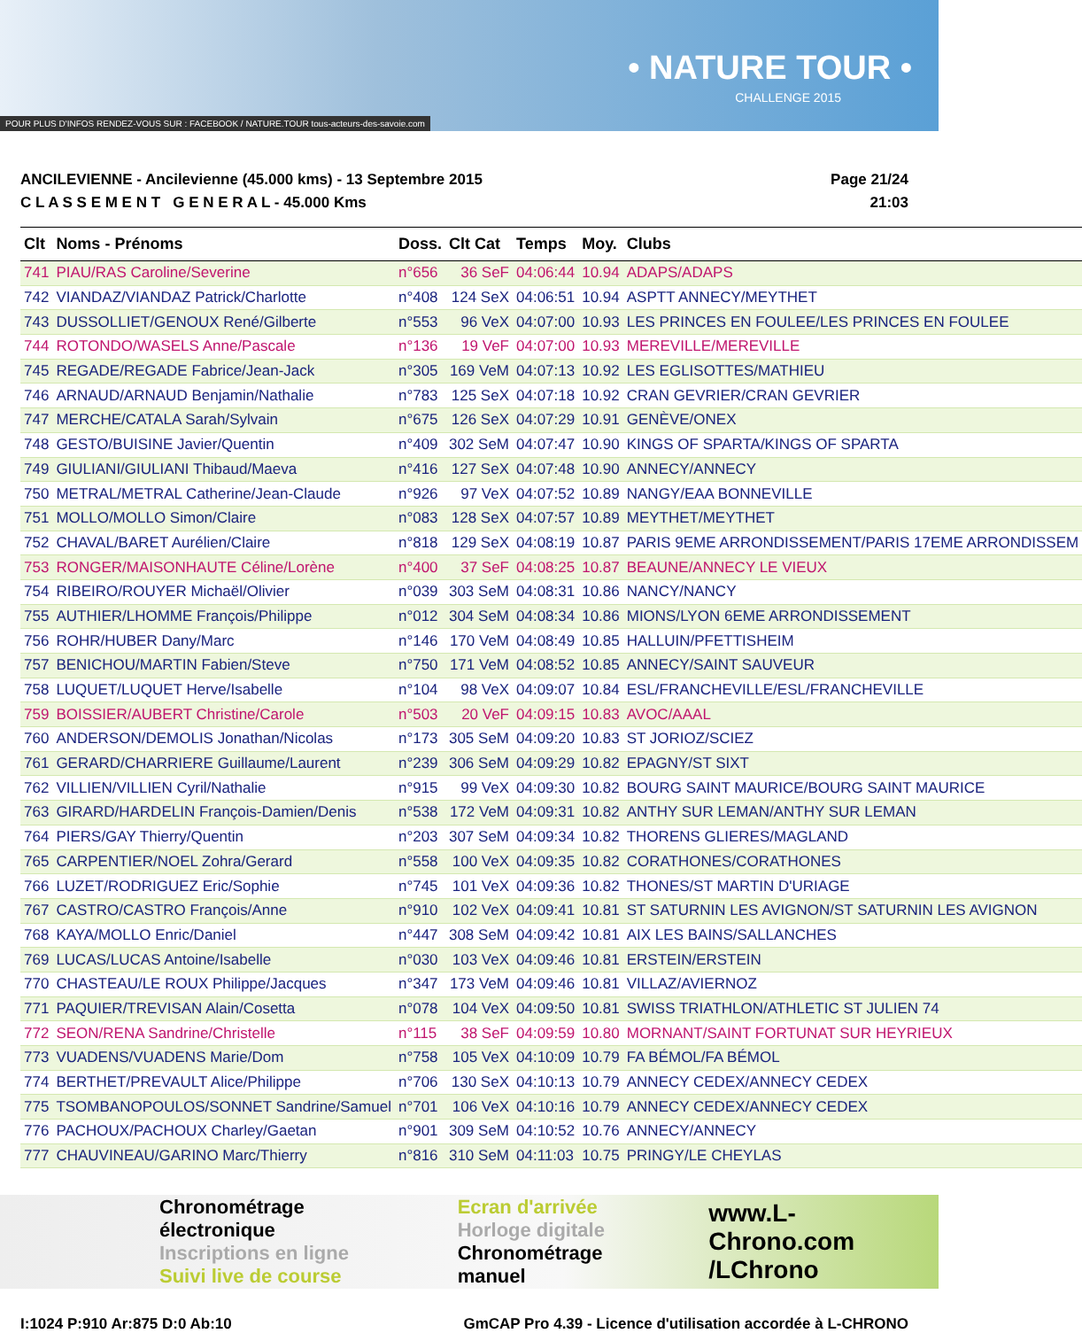POUR PLUS D'INFOS RENDEZ-VOUS SUR : FACEBOOK / NATURE.TOUR tous-acteurs-des-savoie.com
• NATURE TOUR •
CHALLENGE 2015
ANCILEVIENNE - Ancilevienne (45.000 kms) - 13 Septembre 2015
C L A S S E M E N T G E N E R A L - 45.000 Kms
Page 21/24
21:03
| Clt | Noms - Prénoms | Doss. | Clt Cat | Temps | Moy. | Clubs |
| --- | --- | --- | --- | --- | --- | --- |
| 741 | PIAU/RAS Caroline/Severine | n°656 | 36 SeF | 04:06:44 | 10.94 | ADAPS/ADAPS |
| 742 | VIANDAZ/VIANDAZ Patrick/Charlotte | n°408 | 124 SeX | 04:06:51 | 10.94 | ASPTT ANNECY/MEYTHET |
| 743 | DUSSOLLIET/GENOUX René/Gilberte | n°553 | 96 VeX | 04:07:00 | 10.93 | LES PRINCES EN FOULEE/LES PRINCES EN FOULEE |
| 744 | ROTONDO/WASELS Anne/Pascale | n°136 | 19 VeF | 04:07:00 | 10.93 | MEREVILLE/MEREVILLE |
| 745 | REGADE/REGADE Fabrice/Jean-Jack | n°305 | 169 VeM | 04:07:13 | 10.92 | LES EGLISOTTES/MATHIEU |
| 746 | ARNAUD/ARNAUD Benjamin/Nathalie | n°783 | 125 SeX | 04:07:18 | 10.92 | CRAN GEVRIER/CRAN GEVRIER |
| 747 | MERCHE/CATALA Sarah/Sylvain | n°675 | 126 SeX | 04:07:29 | 10.91 | GENÈVE/ONEX |
| 748 | GESTO/BUISINE Javier/Quentin | n°409 | 302 SeM | 04:07:47 | 10.90 | KINGS OF SPARTA/KINGS OF SPARTA |
| 749 | GIULIANI/GIULIANI Thibaud/Maeva | n°416 | 127 SeX | 04:07:48 | 10.90 | ANNECY/ANNECY |
| 750 | METRAL/METRAL Catherine/Jean-Claude | n°926 | 97 VeX | 04:07:52 | 10.89 | NANGY/EAA BONNEVILLE |
| 751 | MOLLO/MOLLO Simon/Claire | n°083 | 128 SeX | 04:07:57 | 10.89 | MEYTHET/MEYTHET |
| 752 | CHAVAL/BARET Aurélien/Claire | n°818 | 129 SeX | 04:08:19 | 10.87 | PARIS 9EME ARRONDISSEMENT/PARIS 17EME ARRONDISSEM |
| 753 | RONGER/MAISONHAUTE Céline/Lorène | n°400 | 37 SeF | 04:08:25 | 10.87 | BEAUNE/ANNECY LE VIEUX |
| 754 | RIBEIRO/ROUYER Michaël/Olivier | n°039 | 303 SeM | 04:08:31 | 10.86 | NANCY/NANCY |
| 755 | AUTHIER/LHOMME François/Philippe | n°012 | 304 SeM | 04:08:34 | 10.86 | MIONS/LYON 6EME ARRONDISSEMENT |
| 756 | ROHR/HUBER Dany/Marc | n°146 | 170 VeM | 04:08:49 | 10.85 | HALLUIN/PFETTISHEIM |
| 757 | BENICHOU/MARTIN Fabien/Steve | n°750 | 171 VeM | 04:08:52 | 10.85 | ANNECY/SAINT SAUVEUR |
| 758 | LUQUET/LUQUET Herve/Isabelle | n°104 | 98 VeX | 04:09:07 | 10.84 | ESL/FRANCHEVILLE/ESL/FRANCHEVILLE |
| 759 | BOISSIER/AUBERT Christine/Carole | n°503 | 20 VeF | 04:09:15 | 10.83 | AVOC/AAAL |
| 760 | ANDERSON/DEMOLIS Jonathan/Nicolas | n°173 | 305 SeM | 04:09:20 | 10.83 | ST JORIOZ/SCIEZ |
| 761 | GERARD/CHARRIERE Guillaume/Laurent | n°239 | 306 SeM | 04:09:29 | 10.82 | EPAGNY/ST SIXT |
| 762 | VILLIEN/VILLIEN Cyril/Nathalie | n°915 | 99 VeX | 04:09:30 | 10.82 | BOURG SAINT MAURICE/BOURG SAINT MAURICE |
| 763 | GIRARD/HARDELIN François-Damien/Denis | n°538 | 172 VeM | 04:09:31 | 10.82 | ANTHY SUR LEMAN/ANTHY SUR LEMAN |
| 764 | PIERS/GAY Thierry/Quentin | n°203 | 307 SeM | 04:09:34 | 10.82 | THORENS GLIERES/MAGLAND |
| 765 | CARPENTIER/NOEL Zohra/Gerard | n°558 | 100 VeX | 04:09:35 | 10.82 | CORATHONES/CORATHONES |
| 766 | LUZET/RODRIGUEZ Eric/Sophie | n°745 | 101 VeX | 04:09:36 | 10.82 | THONES/ST MARTIN D'URIAGE |
| 767 | CASTRO/CASTRO François/Anne | n°910 | 102 VeX | 04:09:41 | 10.81 | ST SATURNIN LES AVIGNON/ST SATURNIN LES AVIGNON |
| 768 | KAYA/MOLLO Enric/Daniel | n°447 | 308 SeM | 04:09:42 | 10.81 | AIX LES BAINS/SALLANCHES |
| 769 | LUCAS/LUCAS Antoine/Isabelle | n°030 | 103 VeX | 04:09:46 | 10.81 | ERSTEIN/ERSTEIN |
| 770 | CHASTEAU/LE ROUX Philippe/Jacques | n°347 | 173 VeM | 04:09:46 | 10.81 | VILLAZ/AVIERNOZ |
| 771 | PAQUIER/TREVISAN Alain/Cosetta | n°078 | 104 VeX | 04:09:50 | 10.81 | SWISS TRIATHLON/ATHLETIC ST JULIEN 74 |
| 772 | SEON/RENA Sandrine/Christelle | n°115 | 38 SeF | 04:09:59 | 10.80 | MORNANT/SAINT FORTUNAT SUR HEYRIEUX |
| 773 | VUADENS/VUADENS Marie/Dom | n°758 | 105 VeX | 04:10:09 | 10.79 | FA BÉMOL/FA BÉMOL |
| 774 | BERTHET/PREVAULT Alice/Philippe | n°706 | 130 SeX | 04:10:13 | 10.79 | ANNECY CEDEX/ANNECY CEDEX |
| 775 | TSOMBANOPOULOS/SONNET Sandrine/Samuel | n°701 | 106 VeX | 04:10:16 | 10.79 | ANNECY CEDEX/ANNECY CEDEX |
| 776 | PACHOUX/PACHOUX Charley/Gaetan | n°901 | 309 SeM | 04:10:52 | 10.76 | ANNECY/ANNECY |
| 777 | CHAUVINEAU/GARINO Marc/Thierry | n°816 | 310 SeM | 04:11:03 | 10.75 | PRINGY/LE CHEYLAS |
Chronométrage électronique
Inscriptions en ligne
Suivi live de course
Ecran d'arrivée
Horloge digitale
Chronométrage manuel
www.L-Chrono.com
/LChrono
I:1024 P:910 Ar:875 D:0 Ab:10 GmCAP Pro 4.39 - Licence d'utilisation accordée à L-CHRONO